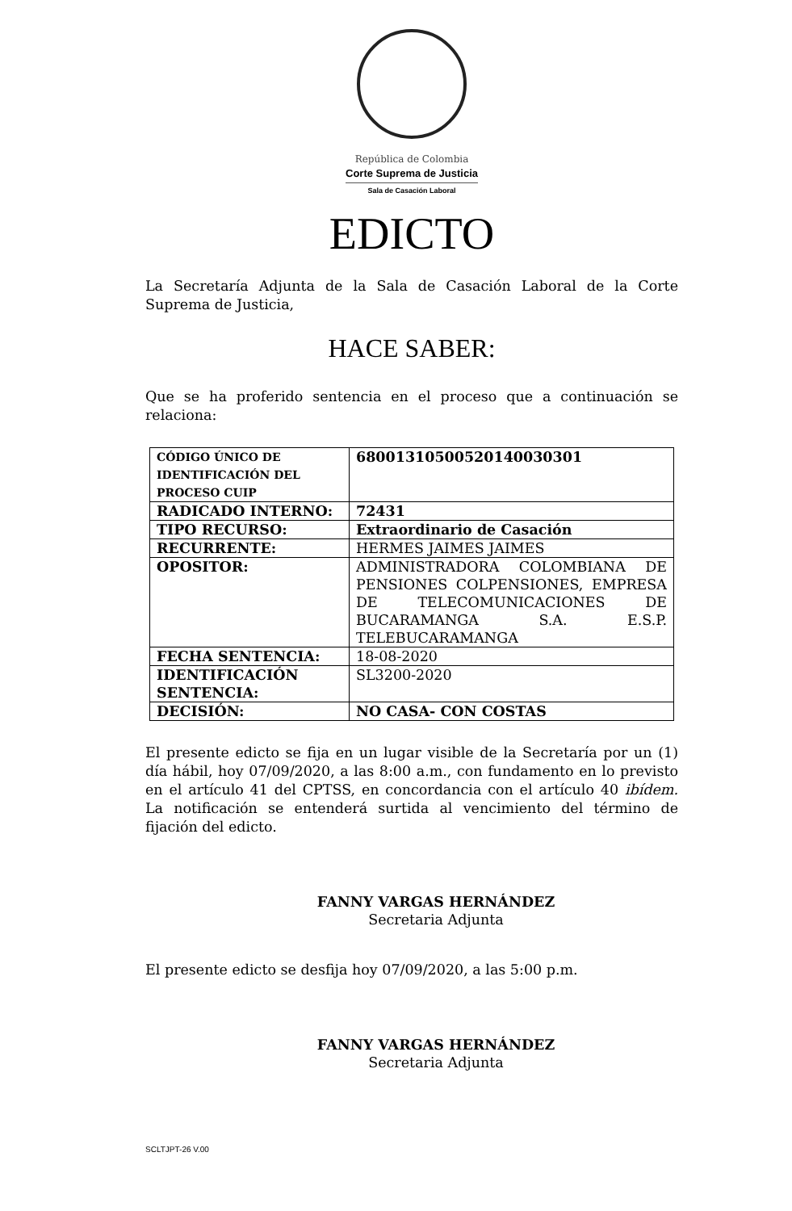República de Colombia
Corte Suprema de Justicia
Sala de Casación Laboral
EDICTO
La Secretaría Adjunta de la Sala de Casación Laboral de la Corte Suprema de Justicia,
HACE SABER:
Que se ha proferido sentencia en el proceso que a continuación se relaciona:
| CÓDIGO ÚNICO DE IDENTIFICACIÓN DEL PROCESO CUIP | 68001310500520140030301 |
| RADICADO INTERNO: | 72431 |
| TIPO RECURSO: | Extraordinario de Casación |
| RECURRENTE: | HERMES JAIMES JAIMES |
| OPOSITOR: | ADMINISTRADORA COLOMBIANA DE PENSIONES COLPENSIONES, EMPRESA DE TELECOMUNICACIONES DE BUCARAMANGA S.A. E.S.P. TELEBUCARAMANGA |
| FECHA SENTENCIA: | 18-08-2020 |
| IDENTIFICACIÓN SENTENCIA: | SL3200-2020 |
| DECISIÓN: | NO CASA- CON COSTAS |
El presente edicto se fija en un lugar visible de la Secretaría por un (1) día hábil, hoy 07/09/2020, a las 8:00 a.m., con fundamento en lo previsto en el artículo 41 del CPTSS, en concordancia con el artículo 40 ibídem. La notificación se entenderá surtida al vencimiento del término de fijación del edicto.
FANNY VARGAS HERNÁNDEZ
Secretaria Adjunta
El presente edicto se desfija hoy 07/09/2020, a las 5:00 p.m.
FANNY VARGAS HERNÁNDEZ
Secretaria Adjunta
SCLTJPT-26 V.00